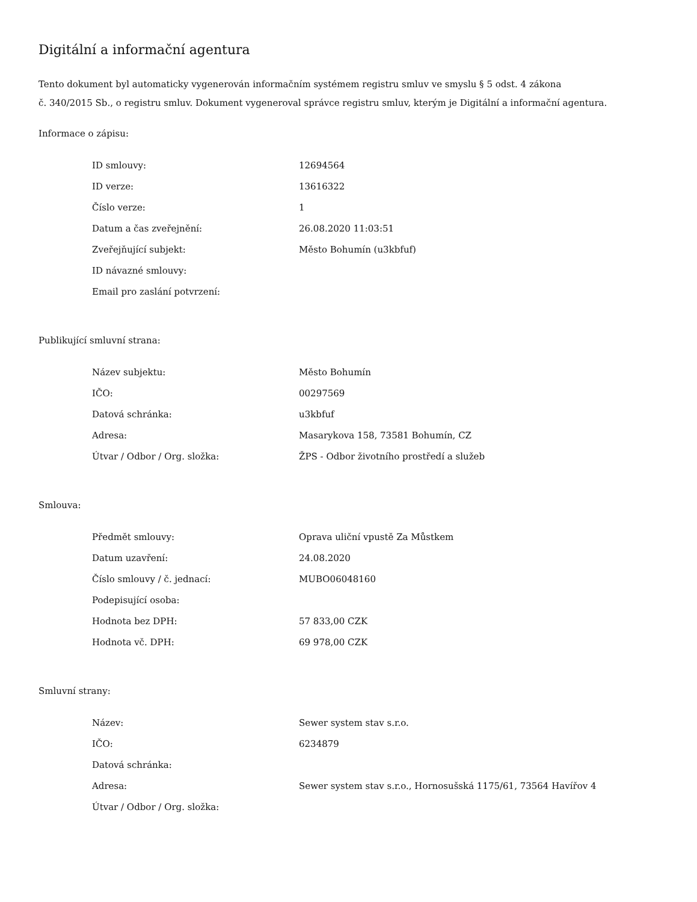Digitální a informační agentura
Tento dokument byl automaticky vygenerován informačním systémem registru smluv ve smyslu § 5 odst. 4 zákona
č. 340/2015 Sb., o registru smluv. Dokument vygeneroval správce registru smluv, kterým je Digitální a informační agentura.
Informace o zápisu:
| ID smlouvy: | 12694564 |
| ID verze: | 13616322 |
| Číslo verze: | 1 |
| Datum a čas zveřejnění: | 26.08.2020 11:03:51 |
| Zveřejňující subjekt: | Město Bohumín (u3kbfuf) |
| ID návazné smlouvy: | |
| Email pro zaslání potvrzení: | |
Publikující smluvní strana:
| Název subjektu: | Město Bohumín |
| IČO: | 00297569 |
| Datová schránka: | u3kbfuf |
| Adresa: | Masarykova 158, 73581 Bohumín, CZ |
| Útvar / Odbor / Org. složka: | ŽPS - Odbor životního prostředí a služeb |
Smlouva:
| Předmět smlouvy: | Oprava uliční vpustě Za Můstkem |
| Datum uzavření: | 24.08.2020 |
| Číslo smlouvy / č. jednací: | MUBO06048160 |
| Podepisující osoba: | |
| Hodnota bez DPH: | 57 833,00 CZK |
| Hodnota vč. DPH: | 69 978,00 CZK |
Smluvní strany:
| Název: | Sewer system stav s.r.o. |
| IČO: | 6234879 |
| Datová schránka: | |
| Adresa: | Sewer system stav s.r.o., Hornosušská 1175/61, 73564 Havířov 4 |
| Útvar / Odbor / Org. složka: | |